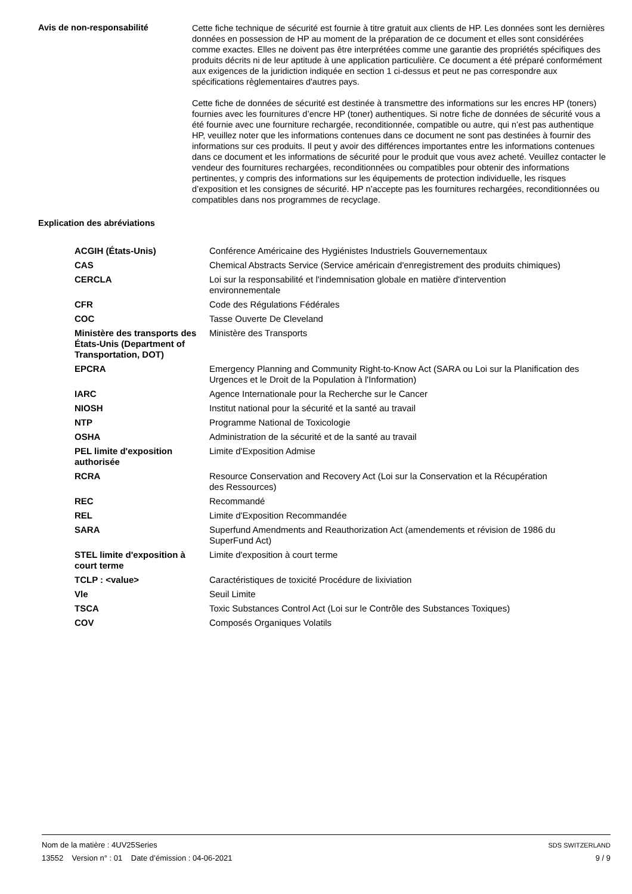Avis de non-responsabilité
Cette fiche technique de sécurité est fournie à titre gratuit aux clients de HP. Les données sont les dernières données en possession de HP au moment de la préparation de ce document et elles sont considérées comme exactes. Elles ne doivent pas être interprétées comme une garantie des propriétés spécifiques des produits décrits ni de leur aptitude à une application particulière. Ce document a été préparé conformément aux exigences de la juridiction indiquée en section 1 ci-dessus et peut ne pas correspondre aux spécifications règlementaires d'autres pays.
Cette fiche de données de sécurité est destinée à transmettre des informations sur les encres HP (toners) fournies avec les fournitures d’encre HP (toner) authentiques. Si notre fiche de données de sécurité vous a été fournie avec une fourniture rechargée, reconditionnée, compatible ou autre, qui n’est pas authentique HP, veuillez noter que les informations contenues dans ce document ne sont pas destinées à fournir des informations sur ces produits. Il peut y avoir des différences importantes entre les informations contenues dans ce document et les informations de sécurité pour le produit que vous avez acheté. Veuillez contacter le vendeur des fournitures rechargées, reconditionnées ou compatibles pour obtenir des informations pertinentes, y compris des informations sur les équipements de protection individuelle, les risques d’exposition et les consignes de sécurité. HP n’accepte pas les fournitures rechargées, reconditionnées ou compatibles dans nos programmes de recyclage.
Explication des abréviations
| ACGIH (États-Unis) | Conférence Américaine des Hygiénistes Industriels Gouvernementaux |
| CAS | Chemical Abstracts Service (Service américain d'enregistrement des produits chimiques) |
| CERCLA | Loi sur la responsabilité et l'indemnisation globale en matière d'intervention environnementale |
| CFR | Code des Régulations Fédérales |
| COC | Tasse Ouverte De Cleveland |
| Ministère des transports des États-Unis (Department of Transportation, DOT) | Ministère des Transports |
| EPCRA | Emergency Planning and Community Right-to-Know Act (SARA ou Loi sur la Planification des Urgences et le Droit de la Population à l'Information) |
| IARC | Agence Internationale pour la Recherche sur le Cancer |
| NIOSH | Institut national pour la sécurité et la santé au travail |
| NTP | Programme National de Toxicologie |
| OSHA | Administration de la sécurité et de la santé au travail |
| PEL limite d'exposition authorisée | Limite d'Exposition Admise |
| RCRA | Resource Conservation and Recovery Act (Loi sur la Conservation et la Récupération des Ressources) |
| REC | Recommandé |
| REL | Limite d'Exposition Recommandée |
| SARA | Superfund Amendments and Reauthorization Act (amendements et révision de 1986 du SuperFund Act) |
| STEL limite d'exposition à court terme | Limite d'exposition à court terme |
| TCLP : <value> | Caractéristiques de toxicité Procédure de lixiviation |
| Vle | Seuil Limite |
| TSCA | Toxic Substances Control Act (Loi sur le Contrôle des Substances Toxiques) |
| COV | Composés Organiques Volatils |
Nom de la matière : 4UV25Series
13552 Version n° : 01 Date d’émission : 04-06-2021
SDS SWITZERLAND
9 / 9